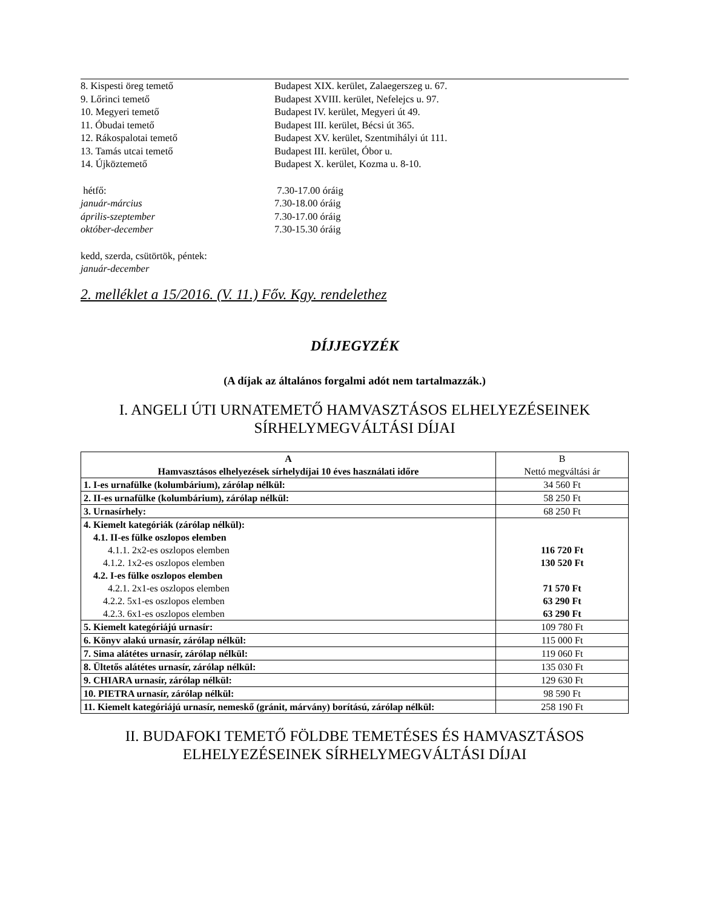8. Kispesti öreg temető Budapest XIX. kerület, Zalaegerszeg u. 67.
9. Lőrinci temető Budapest XVIII. kerület, Nefelejcs u. 97.
10. Megyeri temető Budapest IV. kerület, Megyeri út 49.
11. Óbudai temető Budapest III. kerület, Bécsi út 365.
12. Rákospalotai temető Budapest XV. kerület, Szentmihályi út 111.
13. Tamás utcai temető Budapest III. kerület, Óbor u.
14. Újköztemető Budapest X. kerület, Kozma u. 8-10.
hétfő: 7.30-17.00 óráig
január-március 7.30-18.00 óráig
április-szeptember 7.30-17.00 óráig
október-december 7.30-15.30 óráig
kedd, szerda, csütörtök, péntek:
január-december
2. melléklet a 15/2016. (V. 11.) Főv. Kgy. rendelethez
DÍJJEGYZÉK
(A díjak az általános forgalmi adót nem tartalmazzák.)
I. ANGELI ÚTI URNATEMETŐ HAMVASZTÁSOS ELHELYEZÉSEINEK
SÍRHELYMEGVÁLTÁSI DÍJAI
| A Hamvasztásos elhelyezések sírhelydíjai 10 éves használati időre | B Nettó megváltási ár |
| 1. I-es urnafülke (kolumbárium), zárólap nélkül: | 34 560 Ft |
| 2. II-es urnafülke (kolumbárium), zárólap nélkül: | 58 250 Ft |
| 3. Urnasírhely: | 68 250 Ft |
| 4. Kiemelt kategóriák (zárólap nélkül): 4.1. II-es fülke oszlopos elemben 4.1.1. 2x2-es oszlopos elemben 4.1.2. 1x2-es oszlopos elemben 4.2. I-es fülke oszlopos elemben 4.2.1. 2x1-es oszlopos elemben 4.2.2. 5x1-es oszlopos elemben 4.2.3. 6x1-es oszlopos elemben | 116 720 Ft 130 520 Ft 71 570 Ft 63 290 Ft 63 290 Ft |
| 5. Kiemelt kategóriájú urnasír: | 109 780 Ft |
| 6. Könyv alakú urnasír, zárólap nélkül: | 115 000 Ft |
| 7. Sima alátétes urnasír, zárólap nélkül: | 119 060 Ft |
| 8. Ültetős alátétes urnasír, zárólap nélkül: | 135 030 Ft |
| 9. CHIARA urnasír, zárólap nélkül: | 129 630 Ft |
| 10. PIETRA urnasír, zárólap nélkül: | 98 590 Ft |
| 11. Kiemelt kategóriájú urnasír, nemeskő (gránit, márvány) borítású, zárólap nélkül: | 258 190 Ft |
II. BUDAFOKI TEMETŐ FÖLDBE TEMETÉSES ÉS HAMVASZTÁSOS
ELHELYEZÉSEINEK SÍRHELYMEGVÁLTÁSI DÍJAI